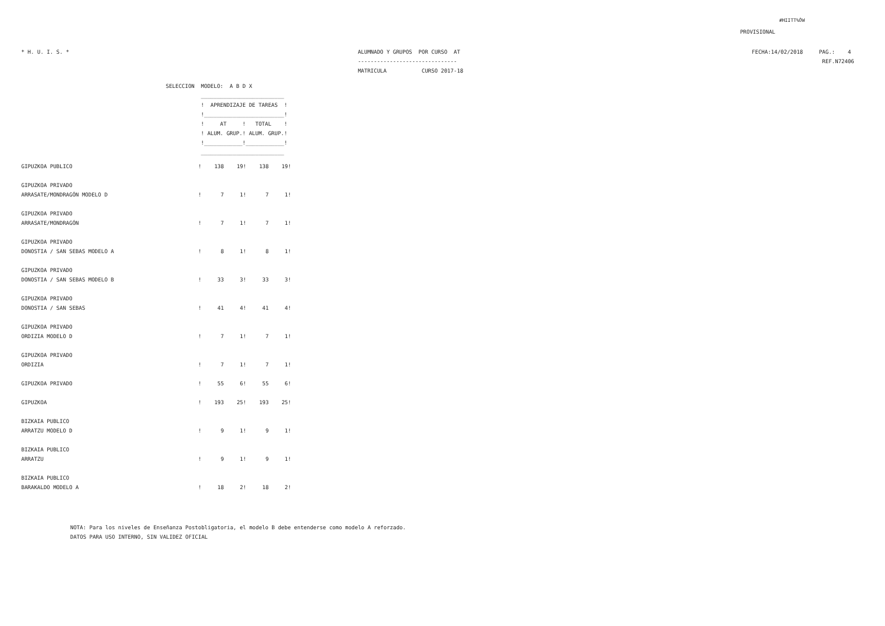#HIITT%ÒW
PROVISIONAL
* H. U. I. S. *
ALUMNADO Y GRUPOS  POR CURSO  AT
-------------------------------
MATRICULA           CURSO 2017-18
FECHA:14/02/2018     PAG.:    4
                      REF.N72406   
SELECCION  MODELO:  A B D X
           __________________________
           !  APRENDIZAJE DE TAREAS  !
           !_________________________!
           !     AT     !   TOTAL    !
           ! ALUM. GRUP.! ALUM. GRUP.!
           !____________!____________!
           __________________________
| GIPUZKOA PUBLICO | ! | 138 | 19! | 138 | 19! |
| GIPUZKOA PRIVADO ARRASATE/MONDRAGÓN MODELO D | ! | 7 | 1! | 7 | 1! |
| GIPUZKOA PRIVADO ARRASATE/MONDRAGÓN | ! | 7 | 1! | 7 | 1! |
| GIPUZKOA PRIVADO DONOSTIA / SAN SEBAS MODELO A | ! | 8 | 1! | 8 | 1! |
| GIPUZKOA PRIVADO DONOSTIA / SAN SEBAS MODELO B | ! | 33 | 3! | 33 | 3! |
| GIPUZKOA PRIVADO DONOSTIA / SAN SEBAS | ! | 41 | 4! | 41 | 4! |
| GIPUZKOA PRIVADO ORDIZIA MODELO D | ! | 7 | 1! | 7 | 1! |
| GIPUZKOA PRIVADO ORDIZIA | ! | 7 | 1! | 7 | 1! |
| GIPUZKOA PRIVADO | ! | 55 | 6! | 55 | 6! |
| GIPUZKOA | ! | 193 | 25! | 193 | 25! |
| BIZKAIA PUBLICO ARRATZU MODELO D | ! | 9 | 1! | 9 | 1! |
| BIZKAIA PUBLICO ARRATZU | ! | 9 | 1! | 9 | 1! |
| BIZKAIA PUBLICO BARAKALDO MODELO A | ! | 18 | 2! | 18 | 2! |
NOTA: Para los niveles de Enseñanza Postobligatoria, el modelo B debe entenderse como modelo A reforzado.
DATOS PARA USO INTERNO, SIN VALIDEZ OFICIAL